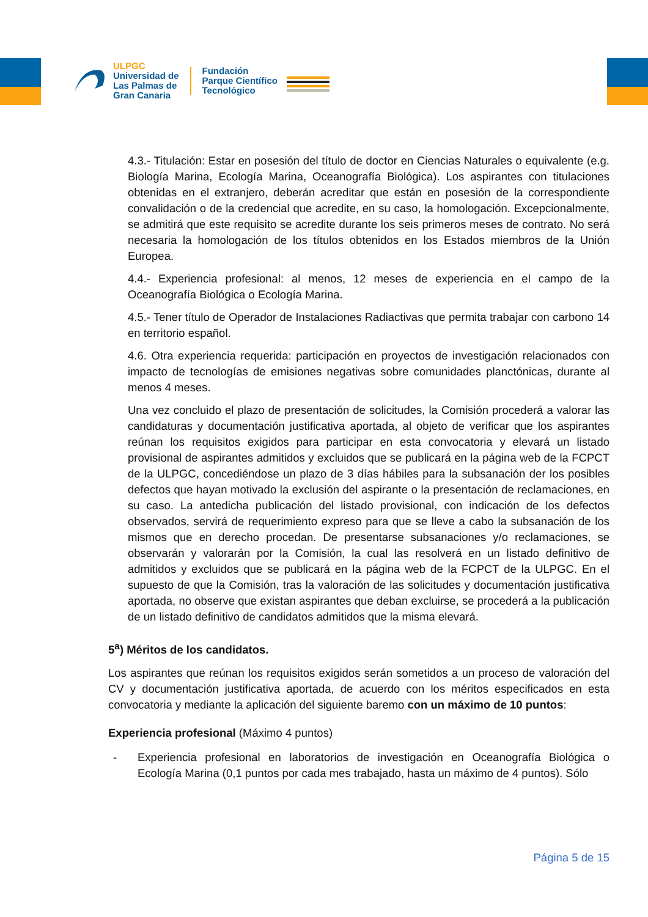ULPGC
Universidad de
Las Palmas de
Gran Canaria
Fundación
Parque Científico
Tecnológico
4.3.- Titulación: Estar en posesión del título de doctor en Ciencias Naturales o equivalente (e.g. Biología Marina, Ecología Marina, Oceanografía Biológica). Los aspirantes con titulaciones obtenidas en el extranjero, deberán acreditar que están en posesión de la correspondiente convalidación o de la credencial que acredite, en su caso, la homologación. Excepcionalmente, se admitirá que este requisito se acredite durante los seis primeros meses de contrato. No será necesaria la homologación de los títulos obtenidos en los Estados miembros de la Unión Europea.
4.4.- Experiencia profesional: al menos, 12 meses de experiencia en el campo de la Oceanografía Biológica o Ecología Marina.
4.5.- Tener título de Operador de Instalaciones Radiactivas que permita trabajar con carbono 14 en territorio español.
4.6. Otra experiencia requerida: participación en proyectos de investigación relacionados con impacto de tecnologías de emisiones negativas sobre comunidades planctónicas, durante al menos 4 meses.
Una vez concluido el plazo de presentación de solicitudes, la Comisión procederá a valorar las candidaturas y documentación justificativa aportada, al objeto de verificar que los aspirantes reúnan los requisitos exigidos para participar en esta convocatoria y elevará un listado provisional de aspirantes admitidos y excluidos que se publicará en la página web de la FCPCT de la ULPGC, concediéndose un plazo de 3 días hábiles para la subsanación der los posibles defectos que hayan motivado la exclusión del aspirante o la presentación de reclamaciones, en su caso. La antedicha publicación del listado provisional, con indicación de los defectos observados, servirá de requerimiento expreso para que se lleve a cabo la subsanación de los mismos que en derecho procedan. De presentarse subsanaciones y/o reclamaciones, se observarán y valorarán por la Comisión, la cual las resolverá en un listado definitivo de admitidos y excluidos que se publicará en la página web de la FCPCT de la ULPGC. En el supuesto de que la Comisión, tras la valoración de las solicitudes y documentación justificativa aportada, no observe que existan aspirantes que deban excluirse, se procederá a la publicación de un listado definitivo de candidatos admitidos que la misma elevará.
5<sup>a</sup>) Méritos de los candidatos.
Los aspirantes que reúnan los requisitos exigidos serán sometidos a un proceso de valoración del CV y documentación justificativa aportada, de acuerdo con los méritos especificados en esta convocatoria y mediante la aplicación del siguiente baremo con un máximo de 10 puntos:
Experiencia profesional (Máximo 4 puntos)
- Experiencia profesional en laboratorios de investigación en Oceanografía Biológica o Ecología Marina (0,1 puntos por cada mes trabajado, hasta un máximo de 4 puntos). Sólo
Página 5 de 15